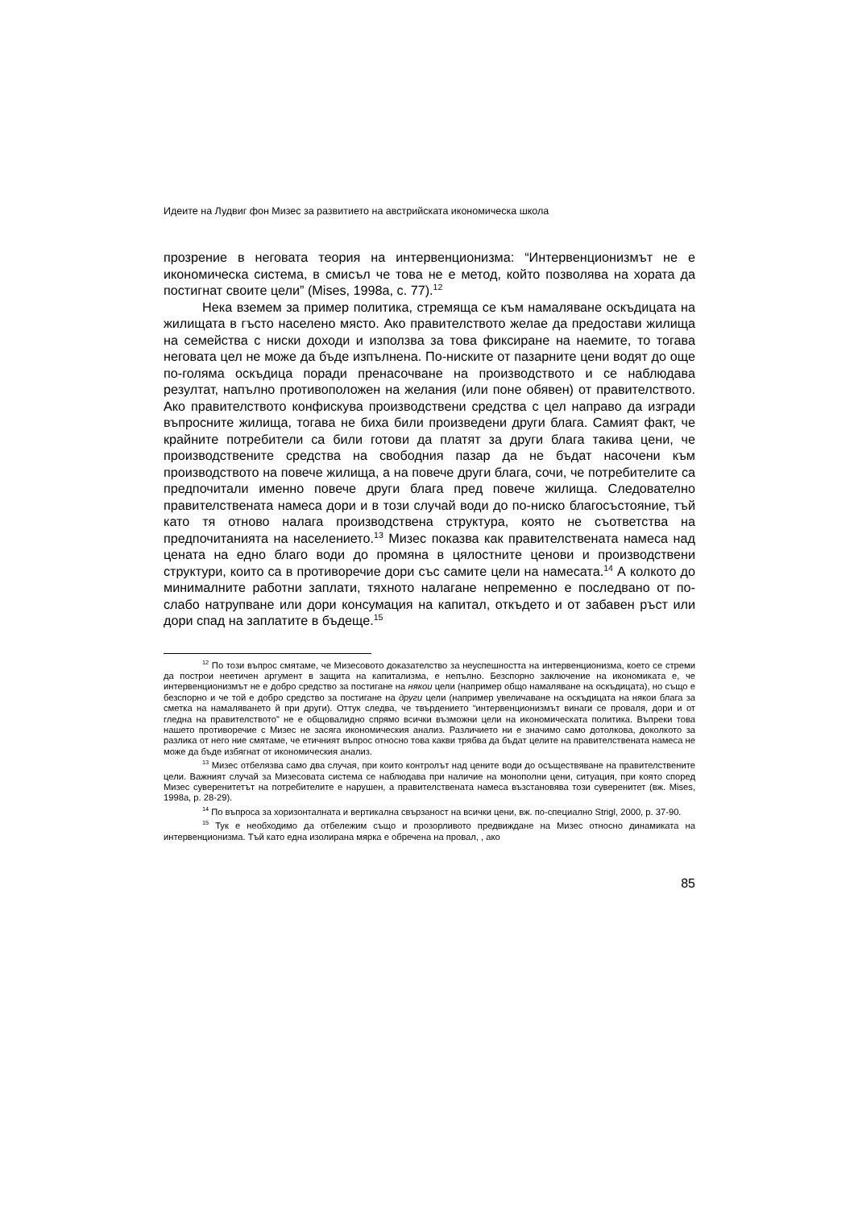Идеите на Лудвиг фон Мизес за развитието на австрийската икономическа школа
прозрение в неговата теория на интервенционизма: “Интервенционизмът не е икономическа система, в смисъл че това не е метод, който позволява на хората да постигнат своите цели” (Mises, 1998a, с. 77).<sup>12</sup>
Нека вземем за пример политика, стремяща се към намаляване оскъдицата на жилищата в гъсто населено място. Ако правителството желае да предостави жилища на семейства с ниски доходи и използва за това фиксиране на наемите, то тогава неговата цел не може да бъде изпълнена. По-ниските от пазарните цени водят до още по-голяма оскъдица поради пренасочване на производството и се наблюдава резултат, напълно противоположен на желания (или поне обявен) от правителството. Ако правителството конфискува производствени средства с цел направо да изгради въпросните жилища, тогава не биха били произведени други блага. Самият факт, че крайните потребители са били готови да платят за други блага такива цени, че производствените средства на свободния пазар да не бъдат насочени към производството на повече жилища, а на повече други блага, сочи, че потребителите са предпочитали именно повече други блага пред повече жилища. Следователно правителствената намеса дори и в този случай води до по-ниско благосъстояние, тъй като тя отново налага производствена структура, която не съответства на предпочитанията на населението.<sup>13</sup> Мизес показва как правителствената намеса над цената на едно благо води до промяна в цялостните ценови и производствени структури, които са в противоречие дори със самите цели на намесата.<sup>14</sup> А колкото до минималните работни заплати, тяхното налагане непременно е последвано от по-слабо натрупване или дори консумация на капитал, откъдето и от забавен ръст или дори спад на заплатите в бъдеще.<sup>15</sup>
<sup>12</sup> По този въпрос смятаме, че Мизесовото доказателство за неуспешността на интервенционизма, което се стреми да построи неетичен аргумент в защита на капитализма, е непълно. Безспорно заключение на икономиката е, че интервенционизмът не е добро средство за постигане на някои цели (например общо намаляване на оскъдицата), но също е безспорно и че той е добро средство за постигане на други цели (например увеличаване на оскъдицата на някои блага за сметка на намаляването й при други). Оттук следва, че твърдението “интервенционизмът винаги се проваля, дори и от гледна на правителството” не е общовалидно спрямо всички възможни цели на икономическата политика. Въпреки това нашето противоречие с Мизес не засяга икономическия анализ. Различието ни е значимо само дотолкова, доколкото за разлика от него ние смятаме, че етичният въпрос относно това какви трябва да бъдат целите на правителствената намеса не може да бъде избягнат от икономическия анализ.
<sup>13</sup> Мизес отбелязва само два случая, при които контролът над цените води до осъществяване на правителствените цели. Важният случай за Мизесовата система се наблюдава при наличие на монополни цени, ситуация, при която според Мизес суверенитетът на потребителите е нарушен, а правителствената намеса възстановява този суверенитет (вж. Mises, 1998a, p. 28-29).
<sup>14</sup> По въпроса за хоризонталната и вертикална свързаност на всички цени, вж. по-специално Strigl, 2000, p. 37-90.
<sup>15</sup> Тук е необходимо да отбележим също и прозорливото предвиждане на Мизес относно динамиката на интервенционизма. Тъй като една изолирана мярка е обречена на провал, , ако
85